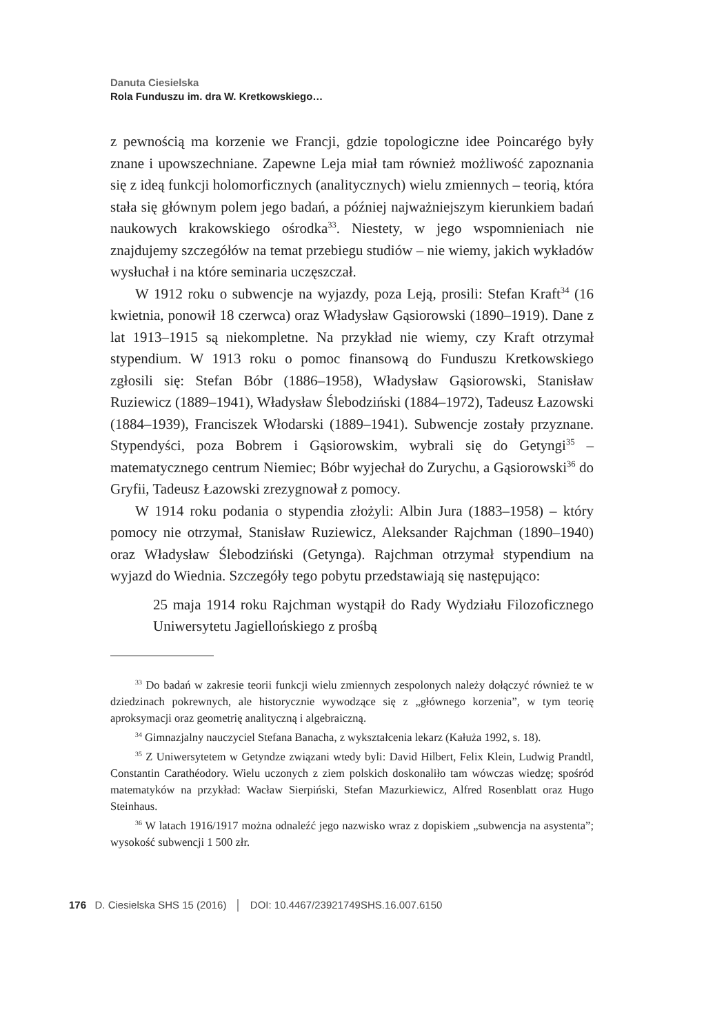Danuta Ciesielska
Rola Funduszu im. dra W. Kretkowskiego…
z pewnością ma korzenie we Francji, gdzie topologiczne idee Poincarégo były znane i upowszechniane. Zapewne Leja miał tam również możliwość zapoznania się z ideą funkcji holomorficznych (analitycznych) wielu zmiennych – teorią, która stała się głównym polem jego badań, a później najważniejszym kierunkiem badań naukowych krakowskiego ośrodka<sup>33</sup>. Niestety, w jego wspomnieniach nie znajdujemy szczegółów na temat przebiegu studiów – nie wiemy, jakich wykładów wysłuchał i na które seminaria uczęszczał.
W 1912 roku o subwencje na wyjazdy, poza Leją, prosili: Stefan Kraft<sup>34</sup> (16 kwietnia, ponowił 18 czerwca) oraz Władysław Gąsiorowski (1890–1919). Dane z lat 1913–1915 są niekompletne. Na przykład nie wiemy, czy Kraft otrzymał stypendium. W 1913 roku o pomoc finansową do Funduszu Kretkowskiego zgłosili się: Stefan Bóbr (1886–1958), Władysław Gąsiorowski, Stanisław Ruziewicz (1889–1941), Władysław Ślebodziński (1884–1972), Tadeusz Łazowski (1884–1939), Franciszek Włodarski (1889–1941). Subwencje zostały przyznane. Stypendyści, poza Bobrem i Gąsiorowskim, wybrali się do Getyngi<sup>35</sup> – matematycznego centrum Niemiec; Bóbr wyjechał do Zurychu, a Gąsiorowski<sup>36</sup> do Gryfii, Tadeusz Łazowski zrezygnował z pomocy.
W 1914 roku podania o stypendia złożyli: Albin Jura (1883–1958) – który pomocy nie otrzymał, Stanisław Ruziewicz, Aleksander Rajchman (1890–1940) oraz Władysław Ślebodziński (Getynga). Rajchman otrzymał stypendium na wyjazd do Wiednia. Szczegóły tego pobytu przedstawiają się następująco:
25 maja 1914 roku Rajchman wystąpił do Rady Wydziału Filozoficznego Uniwersytetu Jagiellońskiego z prośbą
<sup>33</sup> Do badań w zakresie teorii funkcji wielu zmiennych zespolonych należy dołączyć również te w dziedzinach pokrewnych, ale historycznie wywodzące się z „głównego korzenia”, w tym teorię aproksymacji oraz geometrię analityczną i algebraiczną.
<sup>34</sup> Gimnazjalny nauczyciel Stefana Banacha, z wykształcenia lekarz (Kałuża 1992, s. 18).
<sup>35</sup> Z Uniwersytetem w Getyndze związani wtedy byli: David Hilbert, Felix Klein, Ludwig Prandtl, Constantin Carathéodory. Wielu uczonych z ziem polskich doskonaliło tam wówczas wiedzę; spośród matematyków na przykład: Wacław Sierpiński, Stefan Mazurkiewicz, Alfred Rosenblatt oraz Hugo Steinhaus.
<sup>36</sup> W latach 1916/1917 można odnaleźć jego nazwisko wraz z dopiskiem „subwencja na asystenta”; wysokość subwencji 1 500 złr.
176 D. Ciesielska SHS 15 (2016) │ DOI: 10.4467/23921749SHS.16.007.6150